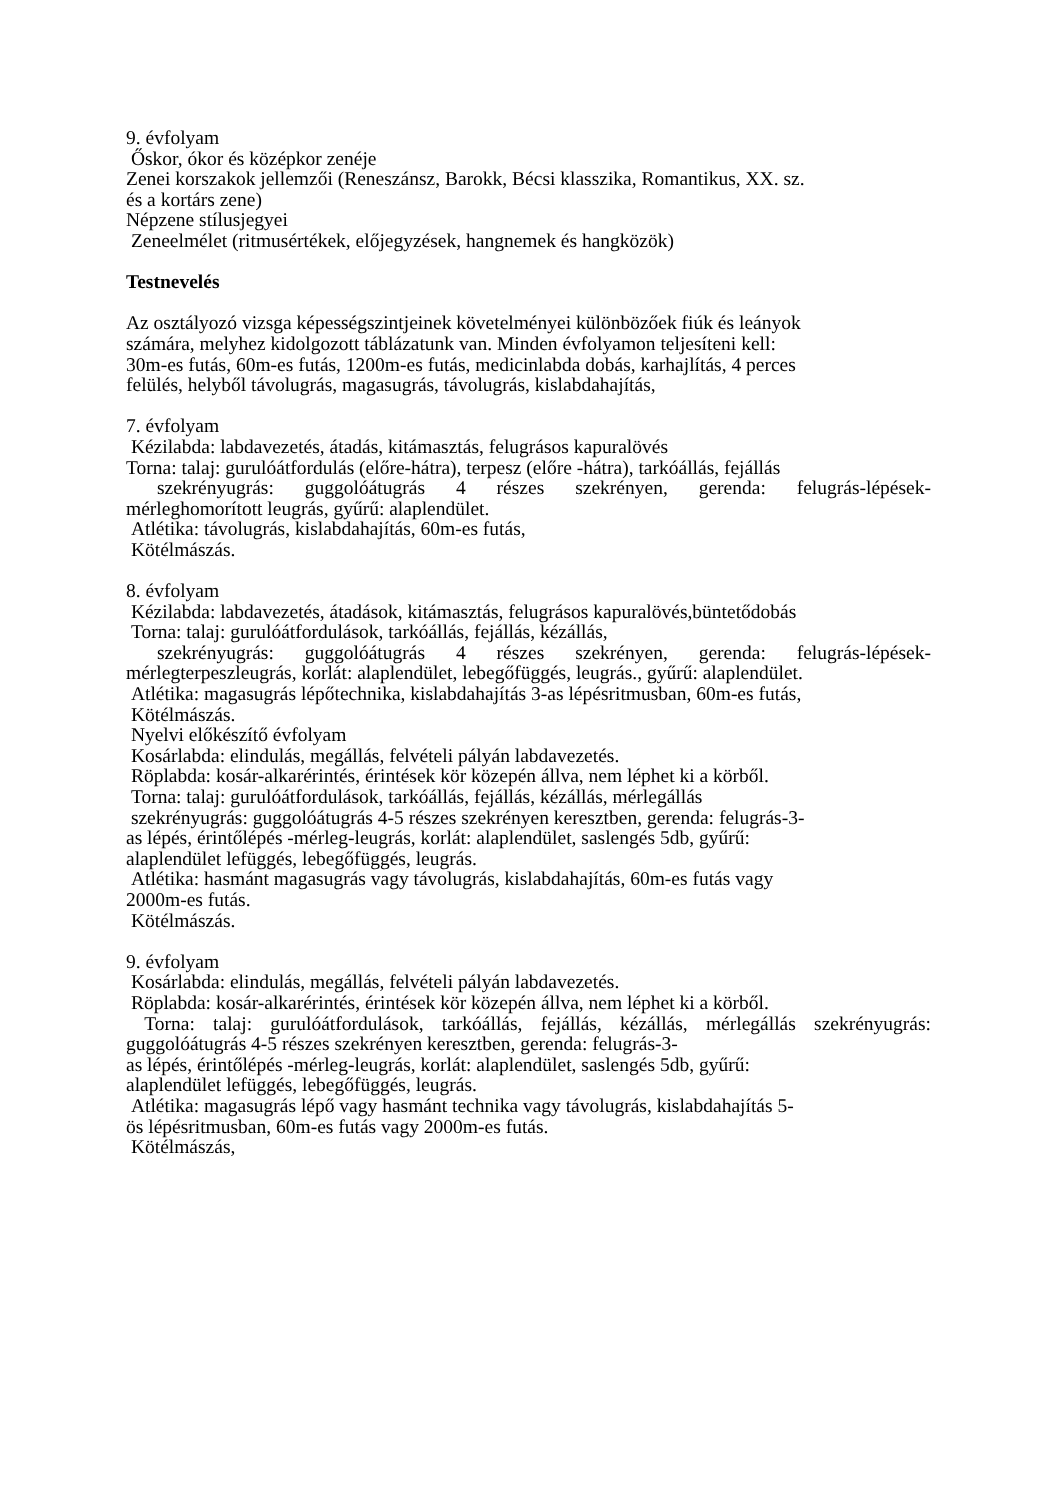9. évfolyam
Őskor, ókor és középkor zenéje
Zenei korszakok jellemzői (Reneszánsz, Barokk, Bécsi klasszika, Romantikus, XX. sz.
és a kortárs zene)
Népzene stílusjegyei
Zeneelmélet (ritmusértékek, előjegyzések, hangnemek és hangközök)
Testnevelés
Az osztályozó vizsga képességszintjeinek követelményei különbözőek fiúk és leányok
számára, melyhez kidolgozott táblázatunk van. Minden évfolyamon teljesíteni kell:
30m-es futás, 60m-es futás, 1200m-es futás, medicinlabda dobás, karhajlítás, 4 perces
felülés, helyből távolugrás, magasugrás, távolugrás, kislabdahajítás,
7. évfolyam
Kézilabda: labdavezetés, átadás, kitámasztás, felugrásos kapuralövés
Torna: talaj: gurulóátfordulás (előre-hátra), terpesz (előre -hátra), tarkóállás, fejállás
szekrényugrás: guggolóátugrás 4 részes szekrényen, gerenda: felugrás-lépések-
mérleghomorított leugrás, gyűrű: alaplendület.
Atlétika: távolugrás, kislabdahajítás, 60m-es futás,
Kötélmászás.
8. évfolyam
Kézilabda: labdavezetés, átadások, kitámasztás, felugrásos kapuralövés,büntetődobás
Torna: talaj: gurulóátfordulások, tarkóállás, fejállás, kézállás,
szekrényugrás: guggolóátugrás 4 részes szekrényen, gerenda: felugrás-lépések-
mérlegterpeszleugrás, korlát: alaplendület, lebegőfüggés, leugrás., gyűrű: alaplendület.
Atlétika: magasugrás lépőtechnika, kislabdahajítás 3-as lépésritmusban, 60m-es futás,
Kötélmászás.
Nyelvi előkészítő évfolyam
Kosárlabda: elindulás, megállás, felvételi pályán labdavezetés.
Röplabda: kosár-alkarérintés, érintések kör közepén állva, nem léphet ki a körből.
Torna: talaj: gurulóátfordulások, tarkóállás, fejállás, kézállás, mérlegállás
szekrényugrás: guggolóátugrás 4-5 részes szekrényen keresztben, gerenda: felugrás-3-
as lépés, érintőlépés -mérleg-leugrás, korlát: alaplendület, saslengés 5db, gyűrű:
alaplendület lefüggés, lebegőfüggés, leugrás.
Atlétika: hasmánt magasugrás vagy távolugrás, kislabdahajítás, 60m-es futás vagy
2000m-es futás.
Kötélmászás.
9. évfolyam
Kosárlabda: elindulás, megállás, felvételi pályán labdavezetés.
Röplabda: kosár-alkarérintés, érintések kör közepén állva, nem léphet ki a körből.
Torna: talaj: gurulóátfordulások, tarkóállás, fejállás, kézállás, mérlegállás szekrényugrás:
guggolóátugrás 4-5 részes szekrényen keresztben, gerenda: felugrás-3-
as lépés, érintőlépés -mérleg-leugrás, korlát: alaplendület, saslengés 5db, gyűrű:
alaplendület lefüggés, lebegőfüggés, leugrás.
Atlétika: magasugrás lépő vagy hasmánt technika vagy távolugrás, kislabdahajítás 5-
ös lépésritmusban, 60m-es futás vagy 2000m-es futás.
Kötélmászás,